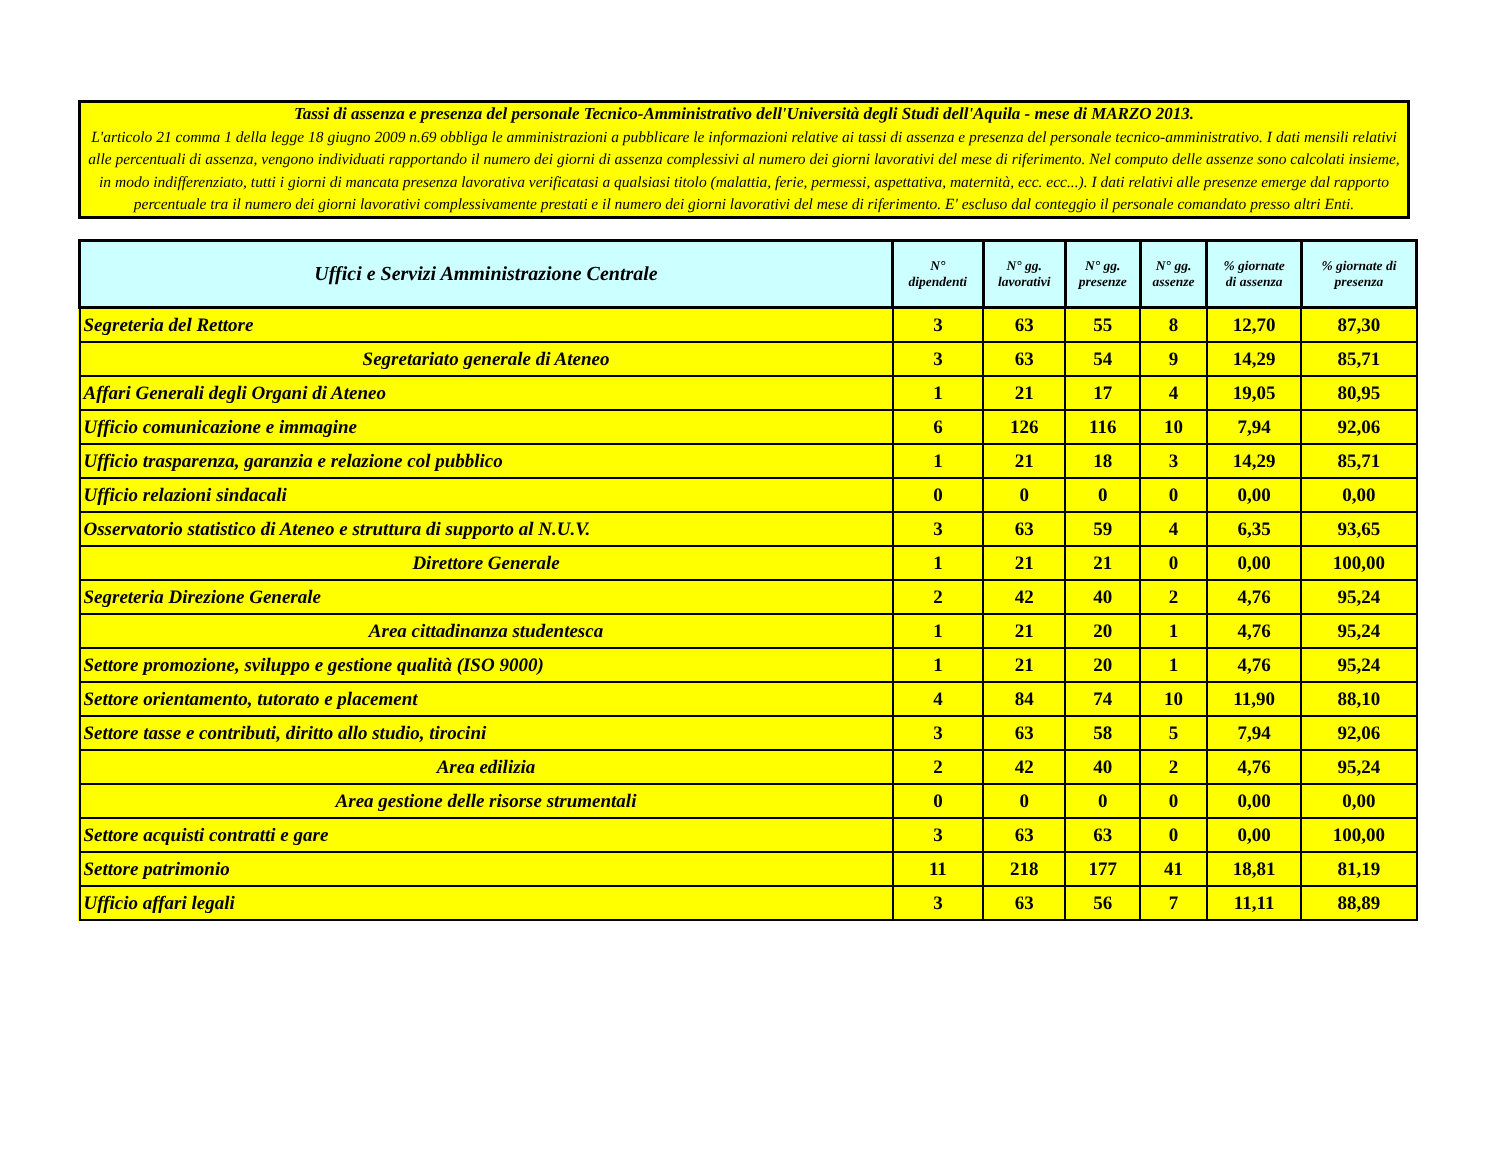Tassi di assenza e presenza del personale Tecnico-Amministrativo dell'Università degli Studi dell'Aquila - mese di MARZO 2013.
L'articolo 21 comma 1 della legge 18 giugno 2009 n.69 obbliga le amministrazioni a pubblicare le informazioni relative ai tassi di assenza e presenza del personale tecnico-amministrativo. I dati mensili relativi alle percentuali di assenza, vengono individuati rapportando il numero dei giorni di assenza complessivi al numero dei giorni lavorativi del mese di riferimento. Nel computo delle assenze sono calcolati insieme, in modo indifferenziato, tutti i giorni di mancata presenza lavorativa verificatasi a qualsiasi titolo (malattia, ferie, permessi, aspettativa, maternità, ecc. ecc...). I dati relativi alle presenze emerge dal rapporto percentuale tra il numero dei giorni lavorativi complessivamente prestati e il numero dei giorni lavorativi del mese di riferimento. E' escluso dal conteggio il personale comandato presso altri Enti.
| Uffici e Servizi Amministrazione Centrale | N° dipendenti | N° gg. lavorativi | N° gg. presenze | N° gg. assenze | % giornate di assenza | % giornate di presenza |
| --- | --- | --- | --- | --- | --- | --- |
| Segreteria del Rettore | 3 | 63 | 55 | 8 | 12,70 | 87,30 |
| Segretariato generale di Ateneo | 3 | 63 | 54 | 9 | 14,29 | 85,71 |
| Affari Generali degli Organi di Ateneo | 1 | 21 | 17 | 4 | 19,05 | 80,95 |
| Ufficio comunicazione e immagine | 6 | 126 | 116 | 10 | 7,94 | 92,06 |
| Ufficio trasparenza, garanzia e relazione col pubblico | 1 | 21 | 18 | 3 | 14,29 | 85,71 |
| Ufficio relazioni sindacali | 0 | 0 | 0 | 0 | 0,00 | 0,00 |
| Osservatorio statistico di Ateneo e struttura di supporto al N.U.V. | 3 | 63 | 59 | 4 | 6,35 | 93,65 |
| Direttore Generale | 1 | 21 | 21 | 0 | 0,00 | 100,00 |
| Segreteria Direzione Generale | 2 | 42 | 40 | 2 | 4,76 | 95,24 |
| Area cittadinanza studentesca | 1 | 21 | 20 | 1 | 4,76 | 95,24 |
| Settore promozione, sviluppo e gestione qualità (ISO 9000) | 1 | 21 | 20 | 1 | 4,76 | 95,24 |
| Settore orientamento, tutorato e placement | 4 | 84 | 74 | 10 | 11,90 | 88,10 |
| Settore tasse e contributi, diritto allo studio, tirocini | 3 | 63 | 58 | 5 | 7,94 | 92,06 |
| Area edilizia | 2 | 42 | 40 | 2 | 4,76 | 95,24 |
| Area gestione delle risorse strumentali | 0 | 0 | 0 | 0 | 0,00 | 0,00 |
| Settore acquisti contratti e gare | 3 | 63 | 63 | 0 | 0,00 | 100,00 |
| Settore patrimonio | 11 | 218 | 177 | 41 | 18,81 | 81,19 |
| Ufficio affari legali | 3 | 63 | 56 | 7 | 11,11 | 88,89 |